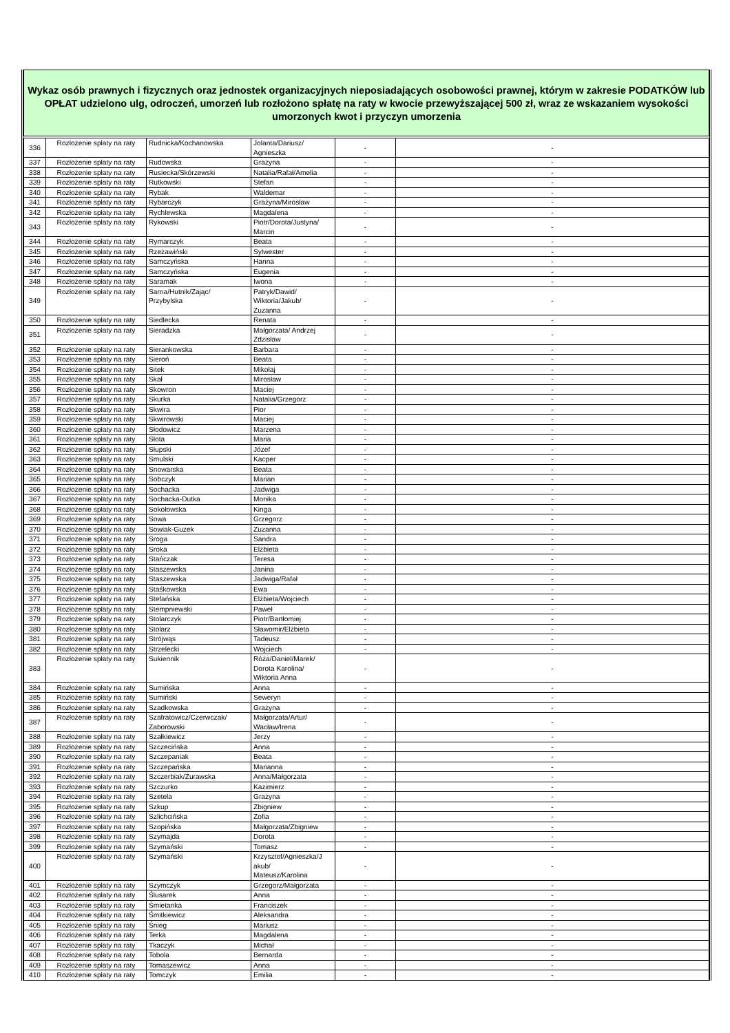Wykaz osób prawnych i fizycznych oraz jednostek organizacyjnych nieposiadających osobowości prawnej, którym w zakresie PODATKÓW lub OPŁAT udzielono ulg, odroczeń, umorzeń lub rozłożono spłatę na raty w kwocie przewyższającej 500 zł, wraz ze wskazaniem wysokości umorzonych kwot i przyczyn umorzenia
| 336 | Rozłożenie spłaty na raty | Rudnicka/Kochanowska | Jolanta/Dariusz/ Agnieszka | - | - |
| 337 | Rozłożenie spłaty na raty | Rudowska | Grażyna | - | - |
| 338 | Rozłożenie spłaty na raty | Rusiecka/Skórzewski | Natalia/Rafał/Amelia | - | - |
| 339 | Rozłożenie spłaty na raty | Rutkowski | Stefan | - | - |
| 340 | Rozłożenie spłaty na raty | Rybak | Waldemar | - | - |
| 341 | Rozłożenie spłaty na raty | Rybarczyk | Grażyna/Mirosław | - | - |
| 342 | Rozłożenie spłaty na raty | Rychlewska | Magdalena | - | - |
| 343 | Rozłożenie spłaty na raty | Rykowski | Piotr/Dorota/Justyna/ Marcin | - | - |
| 344 | Rozłożenie spłaty na raty | Rymarczyk | Beata | - | - |
| 345 | Rozłożenie spłaty na raty | Rzeżawiński | Sylwester | - | - |
| 346 | Rozłożenie spłaty na raty | Samczyńska | Hanna | - | - |
| 347 | Rozłożenie spłaty na raty | Samczyńska | Eugenia | - | - |
| 348 | Rozłożenie spłaty na raty | Saramak | Iwona | - | - |
| 349 | Rozłożenie spłaty na raty | Sarna/Hutnik/Zając/ Przybylska | Patryk/Dawid/ Wiktoria/Jakub/ Zuzanna | - | - |
| 350 | Rozłożenie spłaty na raty | Siedlecka | Renata | - | - |
| 351 | Rozłożenie spłaty na raty | Sieradzka | Małgorzata/ Andrzej Zdzisław | - | - |
| 352 | Rozłożenie spłaty na raty | Sierankowska | Barbara | - | - |
| 353 | Rozłożenie spłaty na raty | Sieroń | Beata | - | - |
| 354 | Rozłożenie spłaty na raty | Sitek | Mikołaj | - | - |
| 355 | Rozłożenie spłaty na raty | Skał | Mirosław | - | - |
| 356 | Rozłożenie spłaty na raty | Skowron | Maciej | - | - |
| 357 | Rozłożenie spłaty na raty | Skurka | Natalia/Grzegorz | - | - |
| 358 | Rozłożenie spłaty na raty | Skwira | Pior | - | - |
| 359 | Rozłożenie spłaty na raty | Skwirowski | Maciej | - | - |
| 360 | Rozłożenie spłaty na raty | Słodowicz | Marzena | - | - |
| 361 | Rozłożenie spłaty na raty | Słota | Maria | - | - |
| 362 | Rozłożenie spłaty na raty | Słupski | Józef | - | - |
| 363 | Rozłożenie spłaty na raty | Smulski | Kacper | - | - |
| 364 | Rozłożenie spłaty na raty | Snowarska | Beata | - | - |
| 365 | Rozłożenie spłaty na raty | Sobczyk | Marian | - | - |
| 366 | Rozłożenie spłaty na raty | Sochacka | Jadwiga | - | - |
| 367 | Rozłożenie spłaty na raty | Sochacka-Dutka | Monika | - | - |
| 368 | Rozłożenie spłaty na raty | Sokołowska | Kinga | - | - |
| 369 | Rozłożenie spłaty na raty | Sowa | Grzegorz | - | - |
| 370 | Rozłożenie spłaty na raty | Sowiak-Guzek | Zuzanna | - | - |
| 371 | Rozłożenie spłaty na raty | Sroga | Sandra | - | - |
| 372 | Rozłożenie spłaty na raty | Sroka | Elżbieta | - | - |
| 373 | Rozłożenie spłaty na raty | Stańczak | Teresa | - | - |
| 374 | Rozłożenie spłaty na raty | Staszewska | Janina | - | - |
| 375 | Rozłożenie spłaty na raty | Staszewska | Jadwiga/Rafał | - | - |
| 376 | Rozłożenie spłaty na raty | Staśkowska | Ewa | - | - |
| 377 | Rozłożenie spłaty na raty | Stefańska | Elżbieta/Wojciech | - | - |
| 378 | Rozłożenie spłaty na raty | Stempniewski | Paweł | - | - |
| 379 | Rozłożenie spłaty na raty | Stolarczyk | Piotr/Bartłomiej | - | - |
| 380 | Rozłożenie spłaty na raty | Stolarz | Sławomir/Elżbieta | - | - |
| 381 | Rozłożenie spłaty na raty | Strójwąs | Tadeusz | - | - |
| 382 | Rozłożenie spłaty na raty | Strzelecki | Wojciech | - | - |
| 383 | Rozłożenie spłaty na raty | Sukiennik | Róża/Daniel/Marek/ Dorota Karolina/ Wiktoria Anna | - | - |
| 384 | Rozłożenie spłaty na raty | Sumińska | Anna | - | - |
| 385 | Rozłożenie spłaty na raty | Sumiński | Seweryn | - | - |
| 386 | Rozłożenie spłaty na raty | Szadkowska | Grażyna | - | - |
| 387 | Rozłożenie spłaty na raty | Szafratowicz/Czerwczak/ Zaborowski | Małgorzata/Artur/ Wacław/Irena | - | - |
| 388 | Rozłożenie spłaty na raty | Szałkiewicz | Jerzy | - | - |
| 389 | Rozłożenie spłaty na raty | Szczecińska | Anna | - | - |
| 390 | Rozłożenie spłaty na raty | Szczepaniak | Beata | - | - |
| 391 | Rozłożenie spłaty na raty | Szczepańska | Marianna | - | - |
| 392 | Rozłożenie spłaty na raty | Szczerbiak/Żurawska | Anna/Małgorzata | - | - |
| 393 | Rozłożenie spłaty na raty | Szczurko | Kazimierz | - | - |
| 394 | Rozłożenie spłaty na raty | Szetela | Grażyna | - | - |
| 395 | Rozłożenie spłaty na raty | Szkup | Zbigniew | - | - |
| 396 | Rozłożenie spłaty na raty | Szlichcińska | Zofia | - | - |
| 397 | Rozłożenie spłaty na raty | Szopińska | Małgorzata/Zbigniew | - | - |
| 398 | Rozłożenie spłaty na raty | Szymajda | Dorota | - | - |
| 399 | Rozłożenie spłaty na raty | Szymański | Tomasz | - | - |
| 400 | Rozłożenie spłaty na raty | Szymański | Krzysztof/Agnieszka/J akub/ Mateusz/Karolina | - | - |
| 401 | Rozłożenie spłaty na raty | Szymczyk | Grzegorz/Małgorzata | - | - |
| 402 | Rozłożenie spłaty na raty | Ślusarek | Anna | - | - |
| 403 | Rozłożenie spłaty na raty | Śmietanka | Franciszek | - | - |
| 404 | Rozłożenie spłaty na raty | Śmitkiewicz | Aleksandra | - | - |
| 405 | Rozłożenie spłaty na raty | Śnieg | Mariusz | - | - |
| 406 | Rozłożenie spłaty na raty | Terka | Magdalena | - | - |
| 407 | Rozłożenie spłaty na raty | Tkaczyk | Michał | - | - |
| 408 | Rozłożenie spłaty na raty | Tobola | Bernarda | - | - |
| 409 | Rozłożenie spłaty na raty | Tomaszewicz | Anna | - | - |
| 410 | Rozłożenie spłaty na raty | Tomczyk | Emilia | - | - |